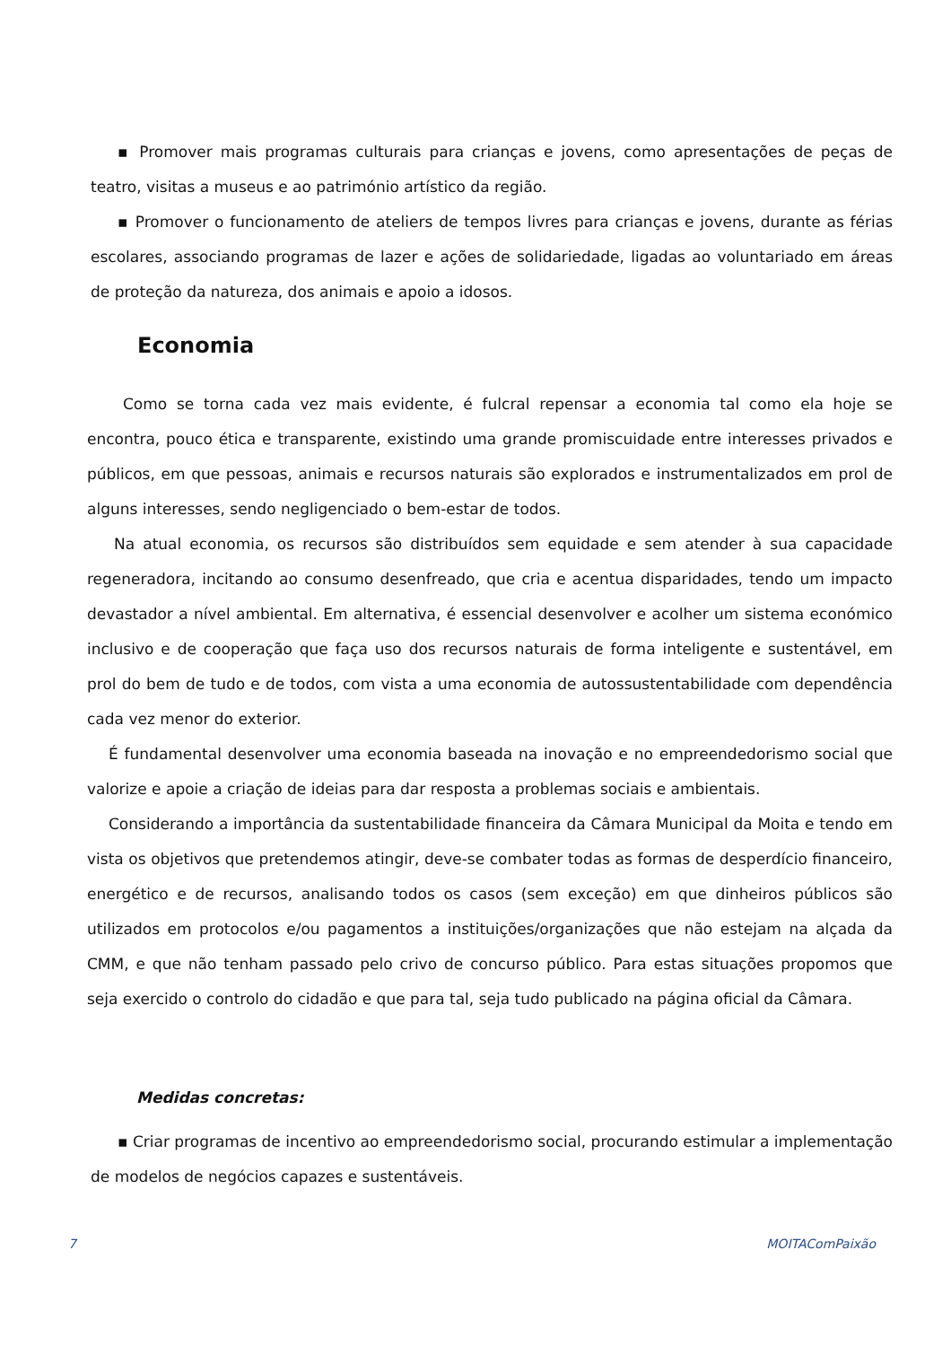▪ Promover mais programas culturais para crianças e jovens, como apresentações de peças de teatro, visitas a museus e ao património artístico da região.
▪ Promover o funcionamento de ateliers de tempos livres para crianças e jovens, durante as férias escolares, associando programas de lazer e ações de solidariedade, ligadas ao voluntariado em áreas de proteção da natureza, dos animais e apoio a idosos.
Economia
Como se torna cada vez mais evidente, é fulcral repensar a economia tal como ela hoje se encontra, pouco ética e transparente, existindo uma grande promiscuidade entre interesses privados e públicos, em que pessoas, animais e recursos naturais são explorados e instrumentalizados em prol de alguns interesses, sendo negligenciado o bem-estar de todos.
Na atual economia, os recursos são distribuídos sem equidade e sem atender à sua capacidade regeneradora, incitando ao consumo desenfreado, que cria e acentua disparidades, tendo um impacto devastador a nível ambiental. Em alternativa, é essencial desenvolver e acolher um sistema económico inclusivo e de cooperação que faça uso dos recursos naturais de forma inteligente e sustentável, em prol do bem de tudo e de todos, com vista a uma economia de autossustentabilidade com dependência cada vez menor do exterior.
É fundamental desenvolver uma economia baseada na inovação e no empreendedorismo social que valorize e apoie a criação de ideias para dar resposta a problemas sociais e ambientais.
Considerando a importância da sustentabilidade financeira da Câmara Municipal da Moita e tendo em vista os objetivos que pretendemos atingir, deve-se combater todas as formas de desperdício financeiro, energético e de recursos, analisando todos os casos (sem exceção) em que dinheiros públicos são utilizados em protocolos e/ou pagamentos a instituições/organizações que não estejam na alçada da CMM, e que não tenham passado pelo crivo de concurso público. Para estas situações propomos que seja exercido o controlo do cidadão e que para tal, seja tudo publicado na página oficial da Câmara.
Medidas concretas:
▪ Criar programas de incentivo ao empreendedorismo social, procurando estimular a implementação de modelos de negócios capazes e sustentáveis.
7 MOITAComPaixão